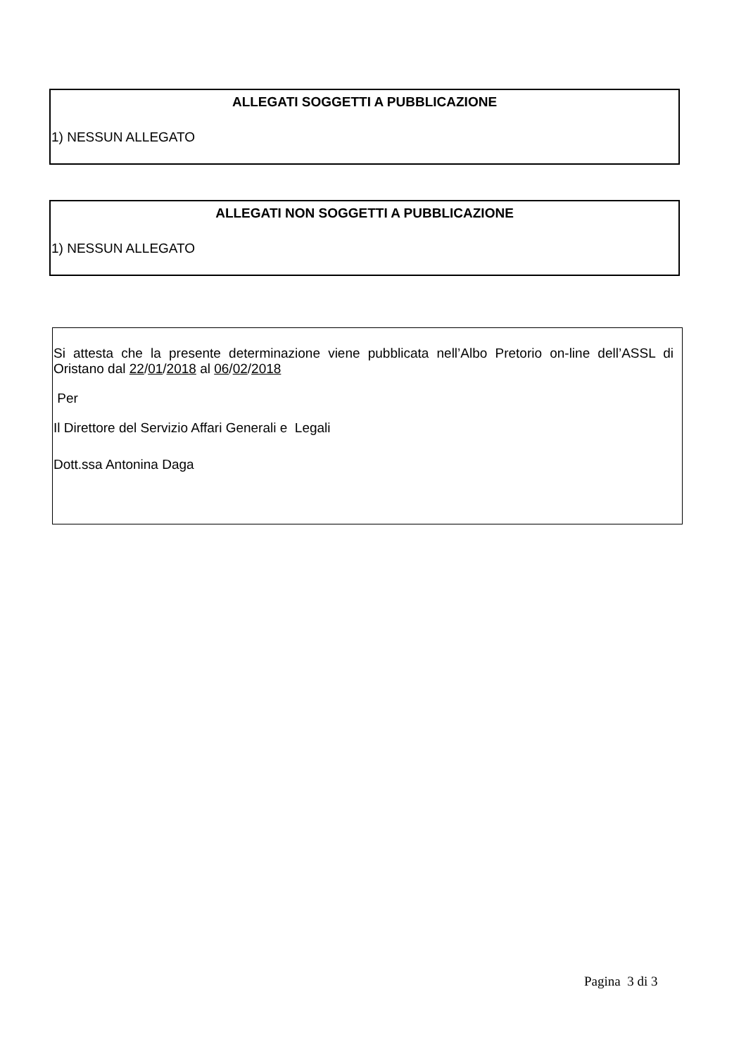ALLEGATI SOGGETTI A PUBBLICAZIONE
1) NESSUN ALLEGATO
ALLEGATI NON SOGGETTI A PUBBLICAZIONE
1) NESSUN ALLEGATO
Si attesta che la presente determinazione viene pubblicata nell’Albo Pretorio on-line dell’ASSL di Oristano dal 22/01/2018 al 06/02/2018
Per
Il Direttore del Servizio Affari Generali e Legali
Dott.ssa Antonina Daga
Pagina 3 di 3